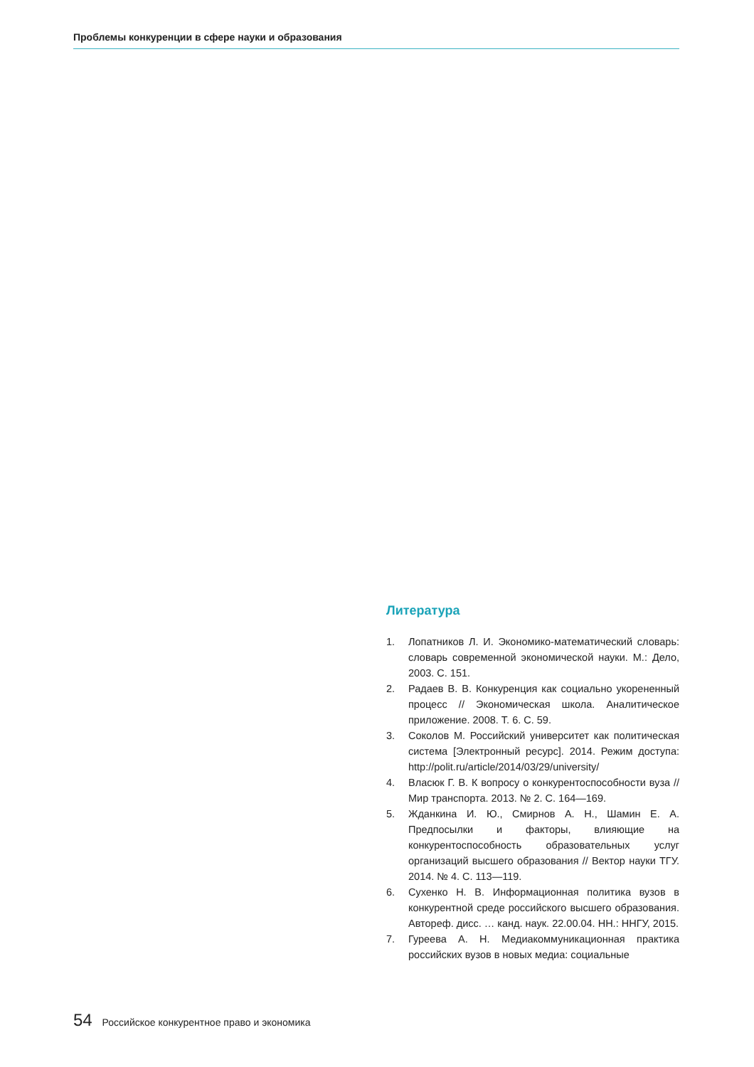Проблемы конкуренции в сфере науки и образования
Литература
1. Лопатников Л. И. Экономико-математический словарь: словарь современной экономической науки. М.: Дело, 2003. С. 151.
2. Радаев В. В. Конкуренция как социально укорененный процесс // Экономическая школа. Аналитическое приложение. 2008. Т. 6. С. 59.
3. Соколов М. Российский университет как политическая система [Электронный ресурс]. 2014. Режим доступа: http://polit.ru/article/2014/03/29/university/
4. Власюк Г. В. К вопросу о конкурентоспособности вуза // Мир транспорта. 2013. № 2. С. 164—169.
5. Жданкина И. Ю., Смирнов А. Н., Шамин Е. А. Предпосылки и факторы, влияющие на конкурентоспособность образовательных услуг организаций высшего образования // Вектор науки ТГУ. 2014. № 4. С. 113—119.
6. Сухенко Н. В. Информационная политика вузов в конкурентной среде российского высшего образования. Автореф. дисс. … канд. наук. 22.00.04. НН.: ННГУ, 2015.
7. Гуреева А. Н. Медиакоммуникационная практика российских вузов в новых медиа: социальные
54 Российское конкурентное право и экономика